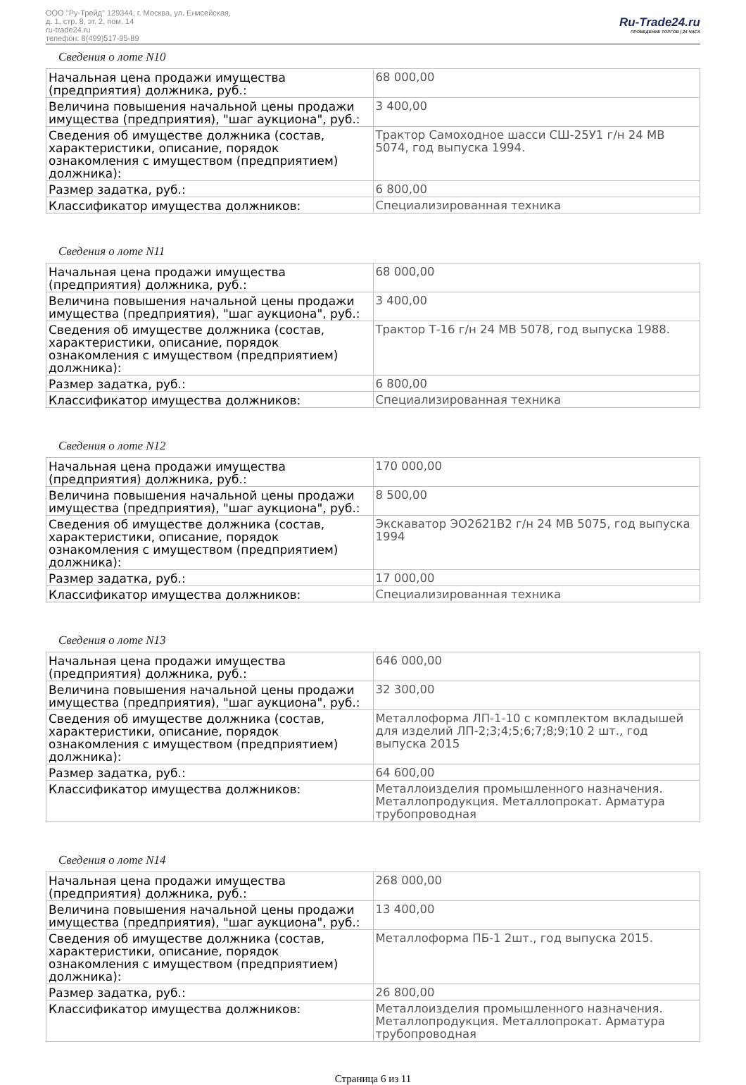ООО "Ру-Трейд" 129344, г. Москва, ул. Енисейская,
д. 1, стр. 8, эт. 2, пом. 14
ru-trade24.ru
телефон: 8(499)517-95-89
Ru-Trade24.ru
ПРОВЕДЕНИЕ ТОРГОВ | 24 ЧАСА
Сведения о лоте N10
| Начальная цена продажи имущества (предприятия) должника, руб.: | 68 000,00 |
| Величина повышения начальной цены продажи имущества (предприятия), "шаг аукциона", руб.: | 3 400,00 |
| Сведения об имуществе должника (состав, характеристики, описание, порядок ознакомления с имуществом (предприятием) должника): | Трактор Самоходное шасси СШ-25У1 г/н 24 МВ 5074, год выпуска 1994. |
| Размер задатка, руб.: | 6 800,00 |
| Классификатор имущества должников: | Специализированная техника |
Сведения о лоте N11
| Начальная цена продажи имущества (предприятия) должника, руб.: | 68 000,00 |
| Величина повышения начальной цены продажи имущества (предприятия), "шаг аукциона", руб.: | 3 400,00 |
| Сведения об имуществе должника (состав, характеристики, описание, порядок ознакомления с имуществом (предприятием) должника): | Трактор Т-16 г/н 24 МВ 5078, год выпуска 1988. |
| Размер задатка, руб.: | 6 800,00 |
| Классификатор имущества должников: | Специализированная техника |
Сведения о лоте N12
| Начальная цена продажи имущества (предприятия) должника, руб.: | 170 000,00 |
| Величина повышения начальной цены продажи имущества (предприятия), "шаг аукциона", руб.: | 8 500,00 |
| Сведения об имуществе должника (состав, характеристики, описание, порядок ознакомления с имуществом (предприятием) должника): | Экскаватор ЭО2621В2 г/н 24 МВ 5075, год выпуска 1994 |
| Размер задатка, руб.: | 17 000,00 |
| Классификатор имущества должников: | Специализированная техника |
Сведения о лоте N13
| Начальная цена продажи имущества (предприятия) должника, руб.: | 646 000,00 |
| Величина повышения начальной цены продажи имущества (предприятия), "шаг аукциона", руб.: | 32 300,00 |
| Сведения об имуществе должника (состав, характеристики, описание, порядок ознакомления с имуществом (предприятием) должника): | Металлоформа ЛП-1-10 с комплектом вкладышей для изделий ЛП-2;3;4;5;6;7;8;9;10 2 шт., год выпуска 2015 |
| Размер задатка, руб.: | 64 600,00 |
| Классификатор имущества должников: | Металлоизделия промышленного назначения. Металлопродукция. Металлопрокат. Арматура трубопроводная |
Сведения о лоте N14
| Начальная цена продажи имущества (предприятия) должника, руб.: | 268 000,00 |
| Величина повышения начальной цены продажи имущества (предприятия), "шаг аукциона", руб.: | 13 400,00 |
| Сведения об имуществе должника (состав, характеристики, описание, порядок ознакомления с имуществом (предприятием) должника): | Металлоформа ПБ-1 2шт., год выпуска 2015. |
| Размер задатка, руб.: | 26 800,00 |
| Классификатор имущества должников: | Металлоизделия промышленного назначения. Металлопродукция. Металлопрокат. Арматура трубопроводная |
Страница 6 из 11